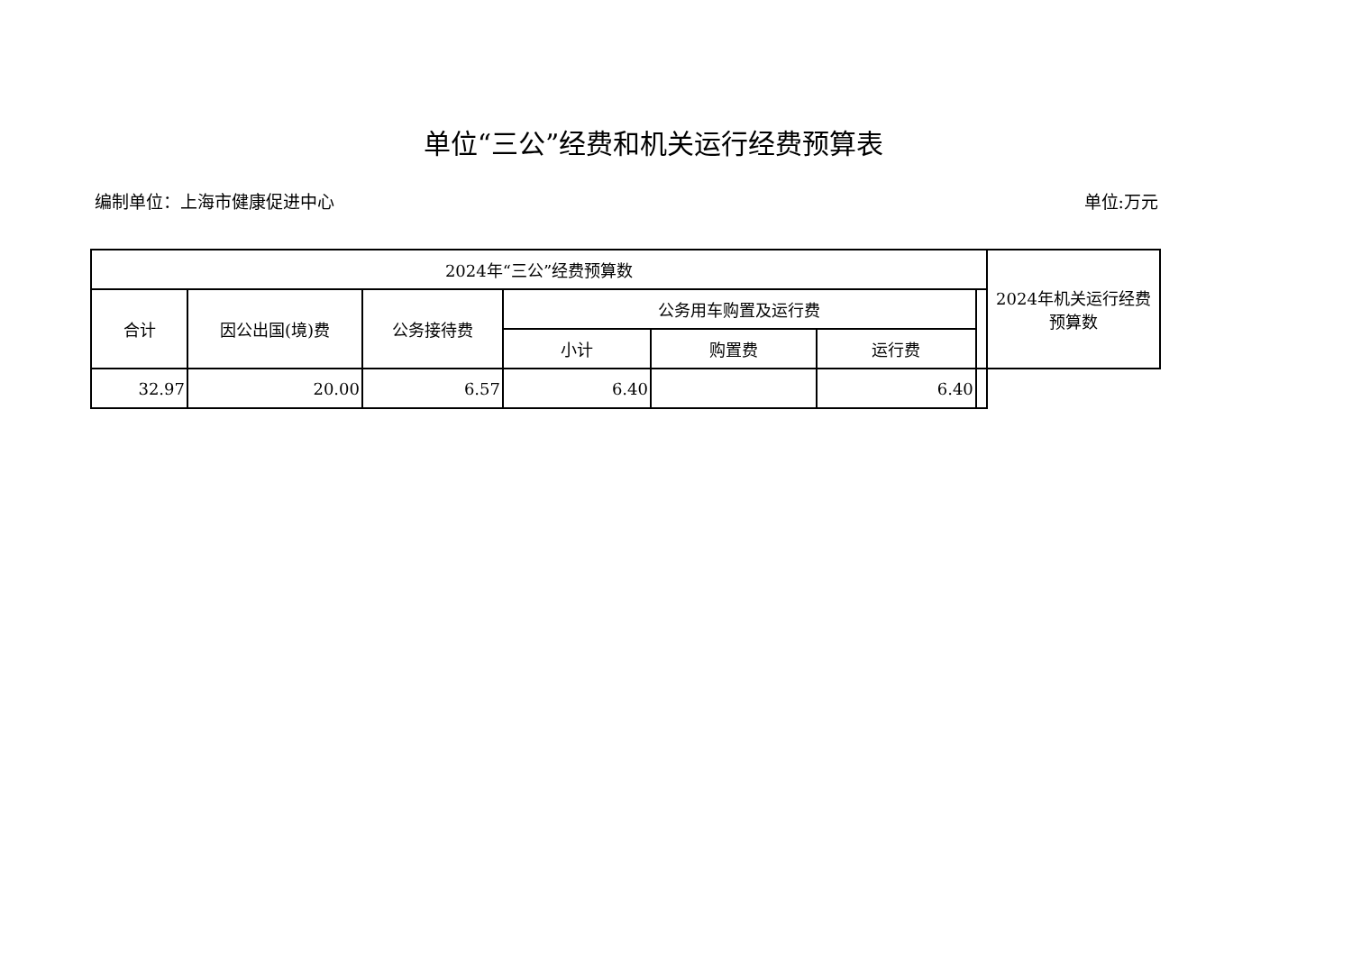单位“三公”经费和机关运行经费预算表
编制单位：上海市健康促进中心 单位:万元
| 2024年“三公”经费预算数 | | | | | | | 2024年机关运行经费预算数 |
| --- | --- | --- | --- | --- | --- | --- | --- |
| 合计 | 因公出国(境)费 | 公务接待费 | 公务用车购置及运行费 | | | | |
| | | | 小计 | 购置费 | 运行费 | | |
| 32.97 | 20.00 | 6.57 | 6.40 | | 6.40 | | |